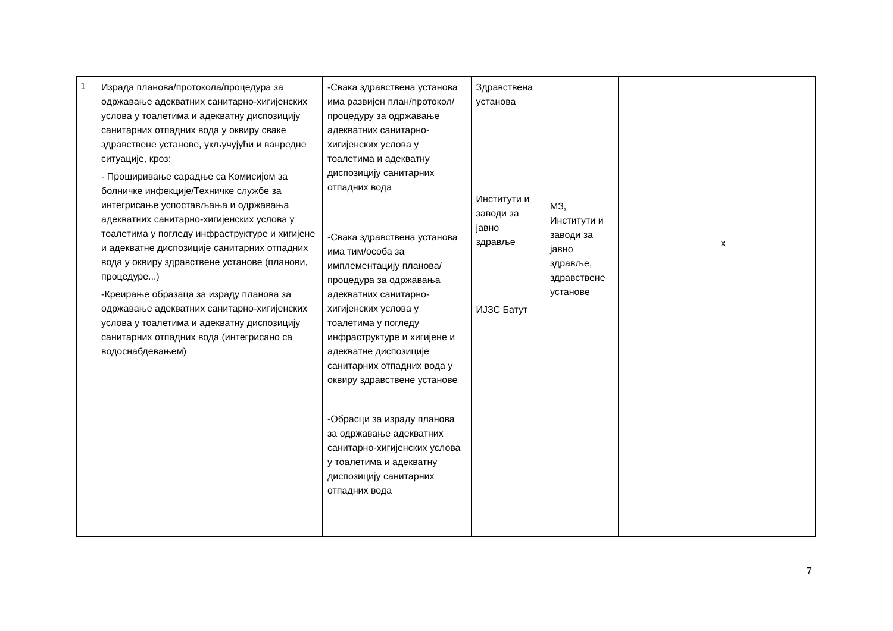| 1 | Израда планова/протокола/процедура за одржавање адекватних санитарно-хигијенских услова у тоалетима и адекватну диспозицију санитарних отпадних вода у оквиру сваке здравствене установе, укључујући и ванредне ситуације, кроз: - Проширивање сарадње са Комисијом за болничке инфекције/Техничке службе за интегрисање успостављања и одржавања адекватних санитарно-хигијенских услова у тоалетима у погледу инфраструктуре и хигијене и адекватне диспозиције санитарних отпадних вода у оквиру здравствене установе (планови, процедуре...) -Креирање образаца за израду планова за одржавање адекватних санитарно-хигијенских услова у тоалетима и адекватну диспозицију санитарних отпадних вода (интегрисано са водоснабдевањем) | -Свака здравствена установа има развијен план/протокол/процедуру за одржавање адекватних санитарно-хигијенских услова у тоалетима и адекватну диспозицију санитарних отпадних вода -Свака здравствена установа има тим/особа за имплементацију планова/процедура за одржавања адекватних санитарно-хигијенских услова у тоалетима у погледу инфраструктуре и хигијене и адекватне диспозиције санитарних отпадних вода у оквиру здравствене установе -Обрасци за израду планова за одржавање адекватних санитарно-хигијенских услова у тоалетима и адекватну диспозицију санитарних отпадних вода | Здравствена установа Институти и заводи за јавно здравље ИЈЗС Батут | МЗ, Институти и заводи за јавно здравље, здравствене установе | | x | |
7